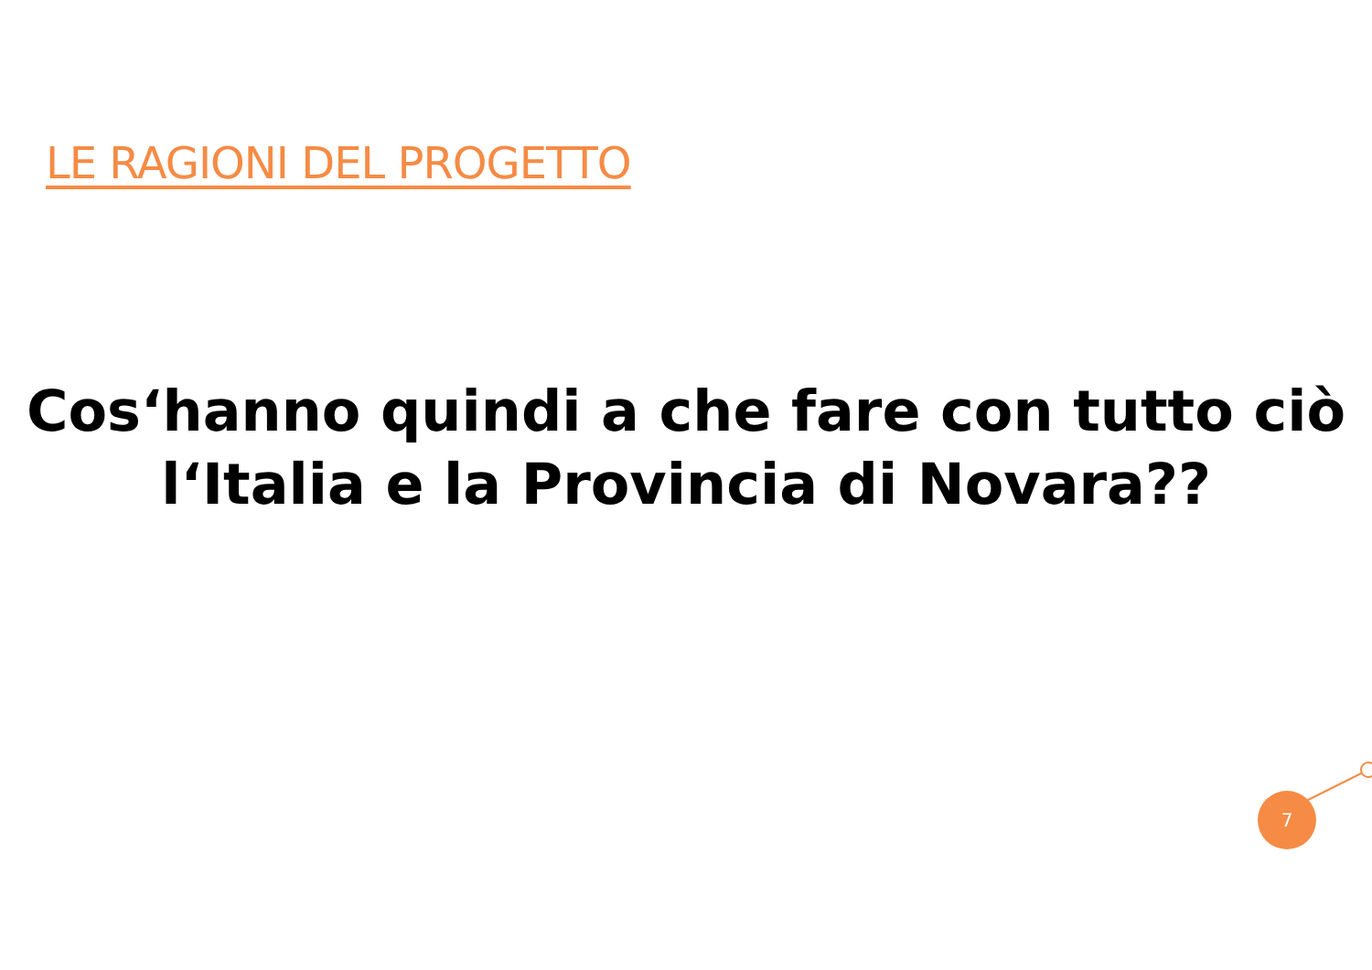LE RAGIONI DEL PROGETTO
Cos‘hanno quindi a che fare con tutto ciò
l‘Italia e la Provincia di Novara??
7